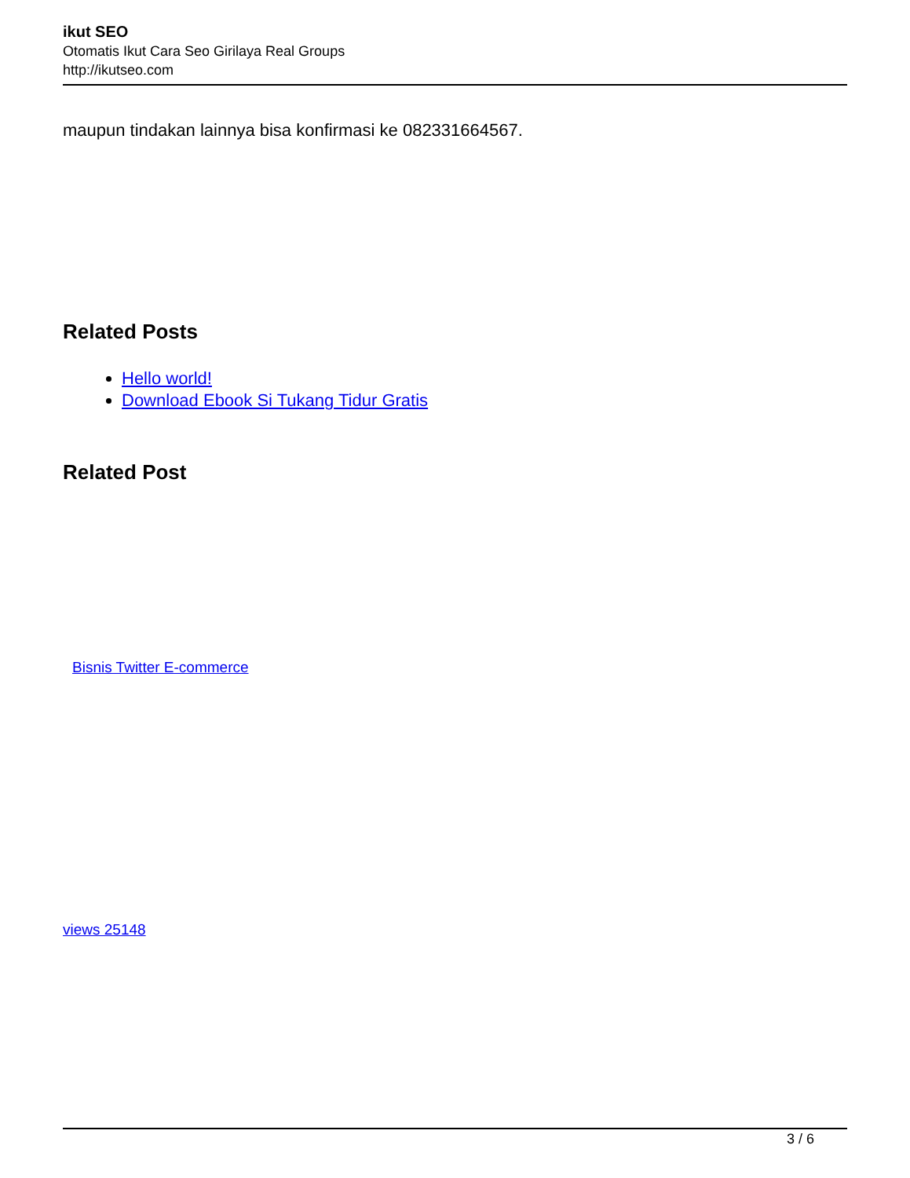ikut SEO
Otomatis Ikut Cara Seo Girilaya Real Groups
http://ikutseo.com
maupun tindakan lainnya bisa konfirmasi ke 082331664567.
Related Posts
Hello world!
Download Ebook Si Tukang Tidur Gratis
Related Post
Bisnis Twitter E-commerce
views 25148
3 / 6